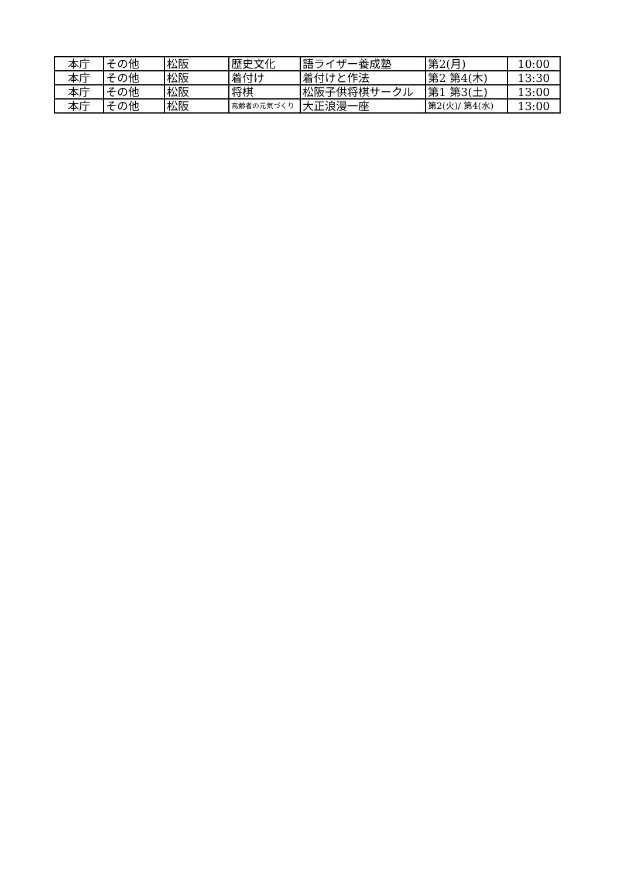| 本庁 | その他 | 松阪 | 歴史文化 | 語ライザー養成塾 | 第2(月) | 10:00 |
| 本庁 | その他 | 松阪 | 着付け | 着付けと作法 | 第2 第4(木) | 13:30 |
| 本庁 | その他 | 松阪 | 将棋 | 松阪子供将棋サークル | 第1 第3(土) | 13:00 |
| 本庁 | その他 | 松阪 | 高齢者の元気づくり | 大正浪漫一座 | 第2(火)/ 第4(水) | 13:00 |